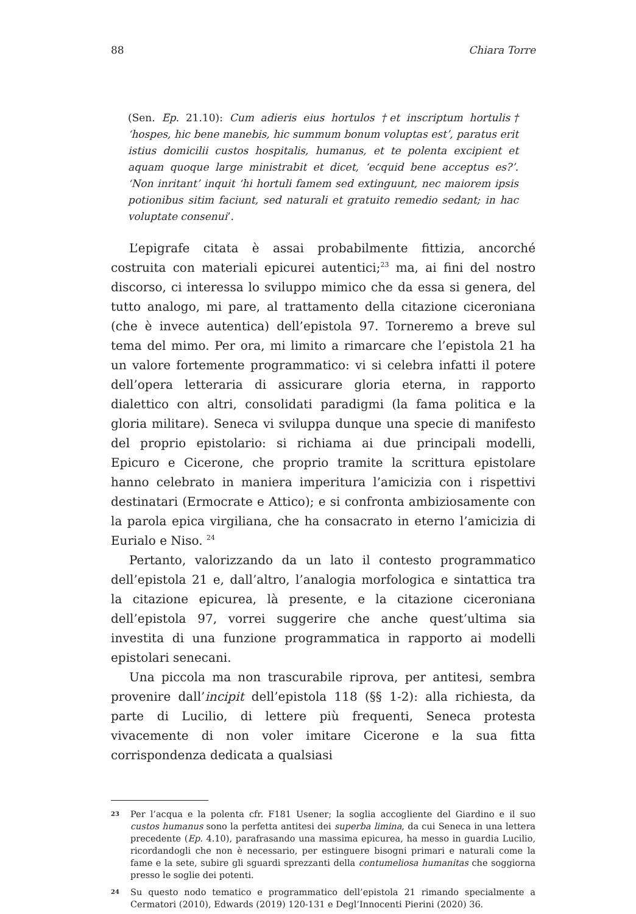88 Chiara Torre
(Sen. Ep. 21.10): Cum adieris eius hortulos †et inscriptum hortulis† ‘hospes, hic bene manebis, hic summum bonum voluptas est’, paratus erit istius domicilii custos hospitalis, humanus, et te polenta excipient et aquam quoque large ministrabit et dicet, ‘ecquid bene acceptus es?’. ‘Non inritant’ inquit ‘hi hortuli famem sed extinguunt, nec maiorem ipsis potionibus sitim faciunt, sed naturali et gratuito remedio sedant; in hac voluptate consenui’.
L’epigrafe citata è assai probabilmente fittizia, ancorché costruita con materiali epicurei autentici;<sup>23</sup> ma, ai fini del nostro discorso, ci interessa lo sviluppo mimico che da essa si genera, del tutto analogo, mi pare, al trattamento della citazione ciceroniana (che è invece autentica) dell’epistola 97. Torneremo a breve sul tema del mimo. Per ora, mi limito a rimarcare che l’epistola 21 ha un valore fortemente programmatico: vi si celebra infatti il potere dell’opera letteraria di assicurare gloria eterna, in rapporto dialettico con altri, consolidati paradigmi (la fama politica e la gloria militare). Seneca vi sviluppa dunque una specie di manifesto del proprio epistolario: si richiama ai due principali modelli, Epicuro e Cicerone, che proprio tramite la scrittura epistolare hanno celebrato in maniera imperitura l’amicizia con i rispettivi destinatari (Ermocrate e Attico); e si confronta ambiziosamente con la parola epica virgiliana, che ha consacrato in eterno l’amicizia di Eurialo e Niso. <sup>24</sup>
Pertanto, valorizzando da un lato il contesto programmatico dell’epistola 21 e, dall’altro, l’analogia morfologica e sintattica tra la citazione epicurea, là presente, e la citazione ciceroniana dell’epistola 97, vorrei suggerire che anche quest’ultima sia investita di una funzione programmatica in rapporto ai modelli epistolari senecani.
Una piccola ma non trascurabile riprova, per antitesi, sembra provenire dall’incipit dell’epistola 118 (§§ 1-2): alla richiesta, da parte di Lucilio, di lettere più frequenti, Seneca protesta vivacemente di non voler imitare Cicerone e la sua fitta corrispondenza dedicata a qualsiasi
23 Per l’acqua e la polenta cfr. F181 Usener; la soglia accogliente del Giardino e il suo custos humanus sono la perfetta antitesi dei superba limina, da cui Seneca in una lettera precedente (Ep. 4.10), parafrasando una massima epicurea, ha messo in guardia Lucilio, ricordandogli che non è necessario, per estinguere bisogni primari e naturali come la fame e la sete, subire gli sguardi sprezzanti della contumeliosa humanitas che soggiorna presso le soglie dei potenti.
24 Su questo nodo tematico e programmatico dell’epistola 21 rimando specialmente a Cermatori (2010), Edwards (2019) 120-131 e Degl’Innocenti Pierini (2020) 36.